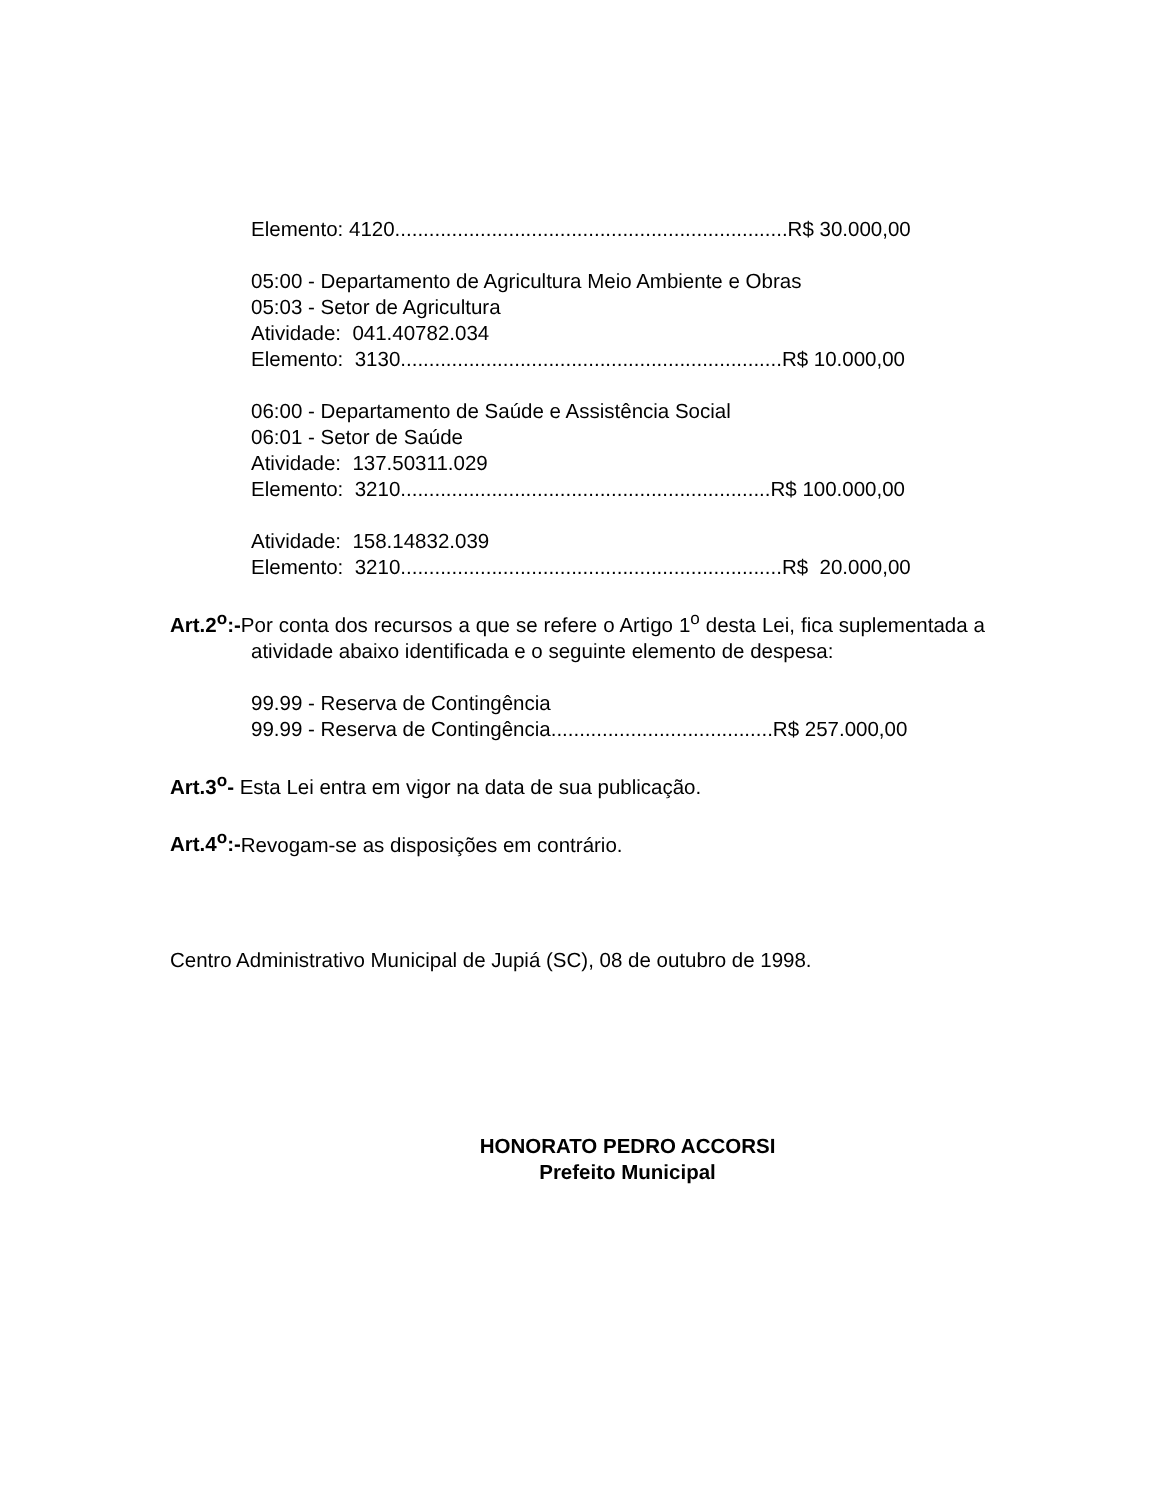Elemento: 4120.....................................................................R$ 30.000,00
05:00 - Departamento de Agricultura Meio Ambiente e Obras
05:03 - Setor de Agricultura
Atividade: 041.40782.034
Elemento: 3130...................................................................R$ 10.000,00
06:00 - Departamento de Saúde e Assistência Social
06:01 - Setor de Saúde
Atividade: 137.50311.029
Elemento: 3210.................................................................R$ 100.000,00
Atividade: 158.14832.039
Elemento: 3210...................................................................R$ 20.000,00
Art.2<sup>o</sup>:-Por conta dos recursos a que se refere o Artigo 1<sup>o</sup> desta Lei, fica suplementada a atividade abaixo identificada e o seguinte elemento de despesa:
99.99 - Reserva de Contingência
99.99 - Reserva de Contingência.......................................R$ 257.000,00
Art.3<sup>o</sup>- Esta Lei entra em vigor na data de sua publicação.
Art.4<sup>o</sup>:-Revogam-se as disposições em contrário.
Centro Administrativo Municipal de Jupiá (SC), 08 de outubro de 1998.
HONORATO PEDRO ACCORSI
Prefeito Municipal